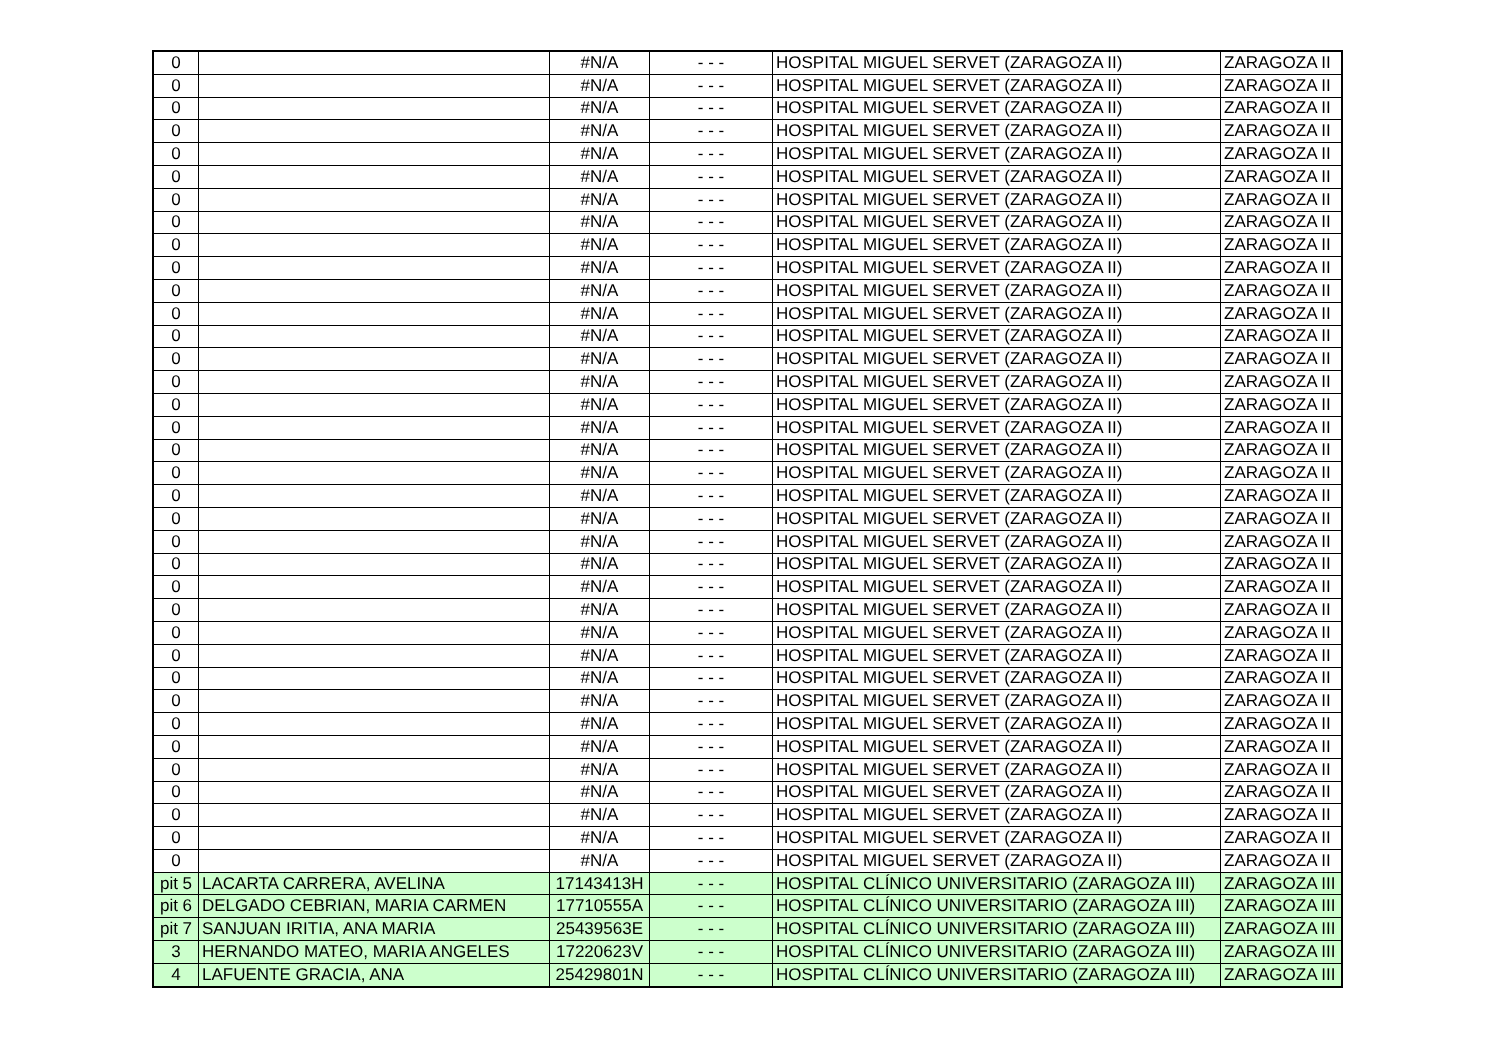| 0 | | #N/A | - - - | HOSPITAL MIGUEL SERVET (ZARAGOZA II) | ZARAGOZA II |
| 0 | | #N/A | - - - | HOSPITAL MIGUEL SERVET (ZARAGOZA II) | ZARAGOZA II |
| 0 | | #N/A | - - - | HOSPITAL MIGUEL SERVET (ZARAGOZA II) | ZARAGOZA II |
| 0 | | #N/A | - - - | HOSPITAL MIGUEL SERVET (ZARAGOZA II) | ZARAGOZA II |
| 0 | | #N/A | - - - | HOSPITAL MIGUEL SERVET (ZARAGOZA II) | ZARAGOZA II |
| 0 | | #N/A | - - - | HOSPITAL MIGUEL SERVET (ZARAGOZA II) | ZARAGOZA II |
| 0 | | #N/A | - - - | HOSPITAL MIGUEL SERVET (ZARAGOZA II) | ZARAGOZA II |
| 0 | | #N/A | - - - | HOSPITAL MIGUEL SERVET (ZARAGOZA II) | ZARAGOZA II |
| 0 | | #N/A | - - - | HOSPITAL MIGUEL SERVET (ZARAGOZA II) | ZARAGOZA II |
| 0 | | #N/A | - - - | HOSPITAL MIGUEL SERVET (ZARAGOZA II) | ZARAGOZA II |
| 0 | | #N/A | - - - | HOSPITAL MIGUEL SERVET (ZARAGOZA II) | ZARAGOZA II |
| 0 | | #N/A | - - - | HOSPITAL MIGUEL SERVET (ZARAGOZA II) | ZARAGOZA II |
| 0 | | #N/A | - - - | HOSPITAL MIGUEL SERVET (ZARAGOZA II) | ZARAGOZA II |
| 0 | | #N/A | - - - | HOSPITAL MIGUEL SERVET (ZARAGOZA II) | ZARAGOZA II |
| 0 | | #N/A | - - - | HOSPITAL MIGUEL SERVET (ZARAGOZA II) | ZARAGOZA II |
| 0 | | #N/A | - - - | HOSPITAL MIGUEL SERVET (ZARAGOZA II) | ZARAGOZA II |
| 0 | | #N/A | - - - | HOSPITAL MIGUEL SERVET (ZARAGOZA II) | ZARAGOZA II |
| 0 | | #N/A | - - - | HOSPITAL MIGUEL SERVET (ZARAGOZA II) | ZARAGOZA II |
| 0 | | #N/A | - - - | HOSPITAL MIGUEL SERVET (ZARAGOZA II) | ZARAGOZA II |
| 0 | | #N/A | - - - | HOSPITAL MIGUEL SERVET (ZARAGOZA II) | ZARAGOZA II |
| 0 | | #N/A | - - - | HOSPITAL MIGUEL SERVET (ZARAGOZA II) | ZARAGOZA II |
| 0 | | #N/A | - - - | HOSPITAL MIGUEL SERVET (ZARAGOZA II) | ZARAGOZA II |
| 0 | | #N/A | - - - | HOSPITAL MIGUEL SERVET (ZARAGOZA II) | ZARAGOZA II |
| 0 | | #N/A | - - - | HOSPITAL MIGUEL SERVET (ZARAGOZA II) | ZARAGOZA II |
| 0 | | #N/A | - - - | HOSPITAL MIGUEL SERVET (ZARAGOZA II) | ZARAGOZA II |
| 0 | | #N/A | - - - | HOSPITAL MIGUEL SERVET (ZARAGOZA II) | ZARAGOZA II |
| 0 | | #N/A | - - - | HOSPITAL MIGUEL SERVET (ZARAGOZA II) | ZARAGOZA II |
| 0 | | #N/A | - - - | HOSPITAL MIGUEL SERVET (ZARAGOZA II) | ZARAGOZA II |
| 0 | | #N/A | - - - | HOSPITAL MIGUEL SERVET (ZARAGOZA II) | ZARAGOZA II |
| 0 | | #N/A | - - - | HOSPITAL MIGUEL SERVET (ZARAGOZA II) | ZARAGOZA II |
| 0 | | #N/A | - - - | HOSPITAL MIGUEL SERVET (ZARAGOZA II) | ZARAGOZA II |
| 0 | | #N/A | - - - | HOSPITAL MIGUEL SERVET (ZARAGOZA II) | ZARAGOZA II |
| 0 | | #N/A | - - - | HOSPITAL MIGUEL SERVET (ZARAGOZA II) | ZARAGOZA II |
| 0 | | #N/A | - - - | HOSPITAL MIGUEL SERVET (ZARAGOZA II) | ZARAGOZA II |
| 0 | | #N/A | - - - | HOSPITAL MIGUEL SERVET (ZARAGOZA II) | ZARAGOZA II |
| 0 | | #N/A | - - - | HOSPITAL MIGUEL SERVET (ZARAGOZA II) | ZARAGOZA II |
| pit 5 | LACARTA CARRERA, AVELINA | 17143413H | - - - | HOSPITAL CLÍNICO UNIVERSITARIO (ZARAGOZA III) | ZARAGOZA III |
| pit 6 | DELGADO CEBRIAN, MARIA CARMEN | 17710555A | - - - | HOSPITAL CLÍNICO UNIVERSITARIO (ZARAGOZA III) | ZARAGOZA III |
| pit 7 | SANJUAN IRITIA, ANA MARIA | 25439563E | - - - | HOSPITAL CLÍNICO UNIVERSITARIO (ZARAGOZA III) | ZARAGOZA III |
| 3 | HERNANDO MATEO, MARIA ANGELES | 17220623V | - - - | HOSPITAL CLÍNICO UNIVERSITARIO (ZARAGOZA III) | ZARAGOZA III |
| 4 | LAFUENTE GRACIA, ANA | 25429801N | - - - | HOSPITAL CLÍNICO UNIVERSITARIO (ZARAGOZA III) | ZARAGOZA III |